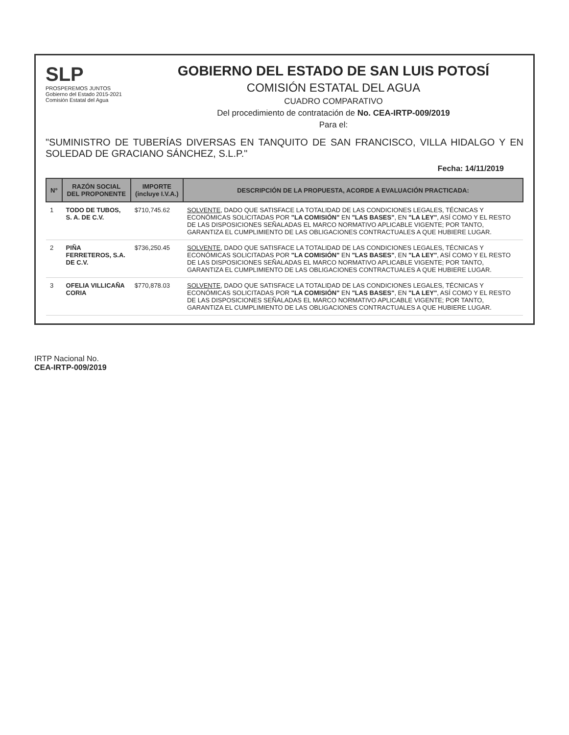SLP
PROSPEREMOS JUNTOS
Gobierno del Estado 2015-2021
Comisión Estatal del Agua
GOBIERNO DEL ESTADO DE SAN LUIS POTOSÍ
COMISIÓN ESTATAL DEL AGUA
CUADRO COMPARATIVO
Del procedimiento de contratación de No. CEA-IRTP-009/2019
Para el:
"SUMINISTRO DE TUBERÍAS DIVERSAS EN TANQUITO DE SAN FRANCISCO, VILLA HIDALGO Y EN SOLEDAD DE GRACIANO SÁNCHEZ, S.L.P."
Fecha: 14/11/2019
| N° | RAZÓN SOCIAL DEL PROPONENTE | IMPORTE (incluye I.V.A.) | DESCRIPCIÓN DE LA PROPUESTA, ACORDE A EVALUACIÓN PRACTICADA: |
| --- | --- | --- | --- |
| 1 | TODO DE TUBOS, S. A. DE C.V. | $710,745.62 | SOLVENTE , DADO QUE SATISFACE LA TOTALIDAD DE LAS CONDICIONES LEGALES, TÉCNICAS Y ECONÓMICAS SOLICITADAS POR "LA COMISIÓN" EN "LAS BASES" , EN "LA LEY" , ASÍ COMO Y EL RESTO DE LAS DISPOSICIONES SEÑALADAS EL MARCO NORMATIVO APLICABLE VIGENTE; POR TANTO, GARANTIZA EL CUMPLIMIENTO DE LAS OBLIGACIONES CONTRACTUALES A QUE HUBIERE LUGAR. |
| 2 | PIÑA FERRETEROS, S.A. DE C.V. | $736,250.45 | SOLVENTE , DADO QUE SATISFACE LA TOTALIDAD DE LAS CONDICIONES LEGALES, TÉCNICAS Y ECONÓMICAS SOLICITADAS POR "LA COMISIÓN" EN "LAS BASES" , EN "LA LEY" , ASÍ COMO Y EL RESTO DE LAS DISPOSICIONES SEÑALADAS EL MARCO NORMATIVO APLICABLE VIGENTE; POR TANTO, GARANTIZA EL CUMPLIMIENTO DE LAS OBLIGACIONES CONTRACTUALES A QUE HUBIERE LUGAR. |
| 3 | OFELIA VILLICAÑA CORIA | $770,878.03 | SOLVENTE , DADO QUE SATISFACE LA TOTALIDAD DE LAS CONDICIONES LEGALES, TÉCNICAS Y ECONÓMICAS SOLICITADAS POR "LA COMISIÓN" EN "LAS BASES" , EN "LA LEY" , ASÍ COMO Y EL RESTO DE LAS DISPOSICIONES SEÑALADAS EL MARCO NORMATIVO APLICABLE VIGENTE; POR TANTO, GARANTIZA EL CUMPLIMIENTO DE LAS OBLIGACIONES CONTRACTUALES A QUE HUBIERE LUGAR. |
IRTP Nacional No.
CEA-IRTP-009/2019